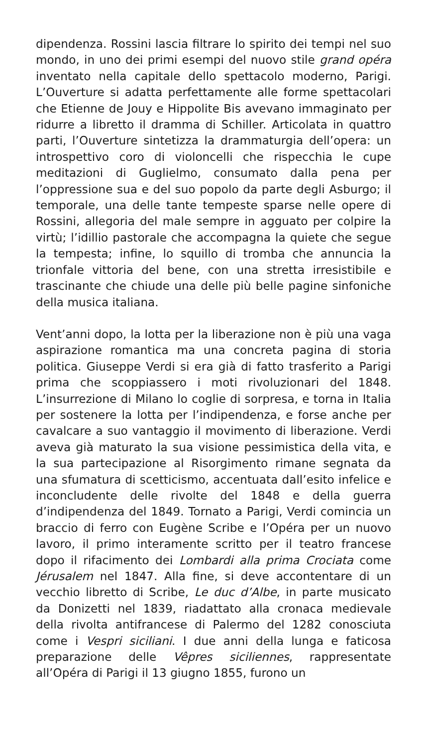dipendenza. Rossini lascia filtrare lo spirito dei tempi nel suo mondo, in uno dei primi esempi del nuovo stile grand opéra inventato nella capitale dello spettacolo moderno, Parigi. L’Ouverture si adatta perfettamente alle forme spettacolari che Etienne de Jouy e Hippolite Bis avevano immaginato per ridurre a libretto il dramma di Schiller. Articolata in quattro parti, l’Ouverture sintetizza la drammaturgia dell’opera: un introspettivo coro di violoncelli che rispecchia le cupe meditazioni di Guglielmo, consumato dalla pena per l’oppressione sua e del suo popolo da parte degli Asburgo; il temporale, una delle tante tempeste sparse nelle opere di Rossini, allegoria del male sempre in agguato per colpire la virtù; l’idillio pastorale che accompagna la quiete che segue la tempesta; infine, lo squillo di tromba che annuncia la trionfale vittoria del bene, con una stretta irresistibile e trascinante che chiude una delle più belle pagine sinfoniche della musica italiana.
Vent’anni dopo, la lotta per la liberazione non è più una vaga aspirazione romantica ma una concreta pagina di storia politica. Giuseppe Verdi si era già di fatto trasferito a Parigi prima che scoppiassero i moti rivoluzionari del 1848. L’insurrezione di Milano lo coglie di sorpresa, e torna in Italia per sostenere la lotta per l’indipendenza, e forse anche per cavalcare a suo vantaggio il movimento di liberazione. Verdi aveva già maturato la sua visione pessimistica della vita, e la sua partecipazione al Risorgimento rimane segnata da una sfumatura di scetticismo, accentuata dall’esito infelice e inconcludente delle rivolte del 1848 e della guerra d’indipendenza del 1849. Tornato a Parigi, Verdi comincia un braccio di ferro con Eugène Scribe e l’Opéra per un nuovo lavoro, il primo interamente scritto per il teatro francese dopo il rifacimento dei Lombardi alla prima Crociata come Jérusalem nel 1847. Alla fine, si deve accontentare di un vecchio libretto di Scribe, Le duc d’Albe, in parte musicato da Donizetti nel 1839, riadattato alla cronaca medievale della rivolta antifrancese di Palermo del 1282 conosciuta come i Vespri siciliani. I due anni della lunga e faticosa preparazione delle Vêpres siciliennes, rappresentate all’Opéra di Parigi il 13 giugno 1855, furono un